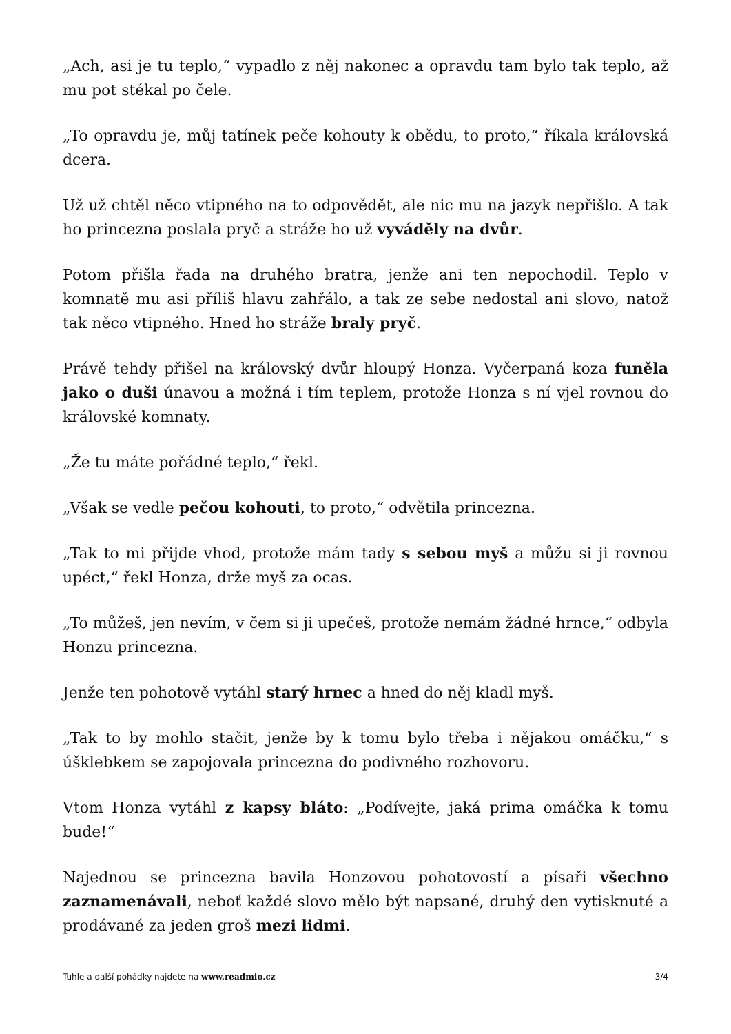„Ach, asi je tu teplo,“ vypadlo z něj nakonec a opravdu tam bylo tak teplo, až mu pot stékal po čele.
„To opravdu je, můj tatínek peče kohouty k obědu, to proto,“ říkala královská dcera.
Už už chtěl něco vtipného na to odpovědět, ale nic mu na jazyk nepřišlo. A tak ho princezna poslala pryč a stráže ho už vyváděly na dvůr.
Potom přišla řada na druhého bratra, jenže ani ten nepochodil. Teplo v komnatě mu asi příliš hlavu zahřálo, a tak ze sebe nedostal ani slovo, natož tak něco vtipného. Hned ho stráže braly pryč.
Právě tehdy přišel na královský dvůr hloupý Honza. Vyčerpaná koza funěla jako o duši únavou a možná i tím teplem, protože Honza s ní vjel rovnou do královské komnaty.
„Že tu máte pořádné teplo,“ řekl.
„Však se vedle pečou kohouti, to proto,“ odvětila princezna.
„Tak to mi přijde vhod, protože mám tady s sebou myš a můžu si ji rovnou upéct,“ řekl Honza, drže myš za ocas.
„To můžeš, jen nevím, v čem si ji upečeš, protože nemám žádné hrnce,“ odbyla Honzu princezna.
Jenže ten pohotově vytáhl starý hrnec a hned do něj kladl myš.
„Tak to by mohlo stačit, jenže by k tomu bylo třeba i nějakou omáčku,“ s úšklebkem se zapojovala princezna do podivného rozhovoru.
Vtom Honza vytáhl z kapsy bláto: „Podívejte, jaká prima omáčka k tomu bude!“
Najednou se princezna bavila Honzovou pohotovostí a písaři všechno zaznamenávali, neboť každé slovo mělo být napsané, druhý den vytisknuté a prodávané za jeden groš mezi lidmi.
Tuhle a další pohádky najdete na www.readmio.cz 3/4